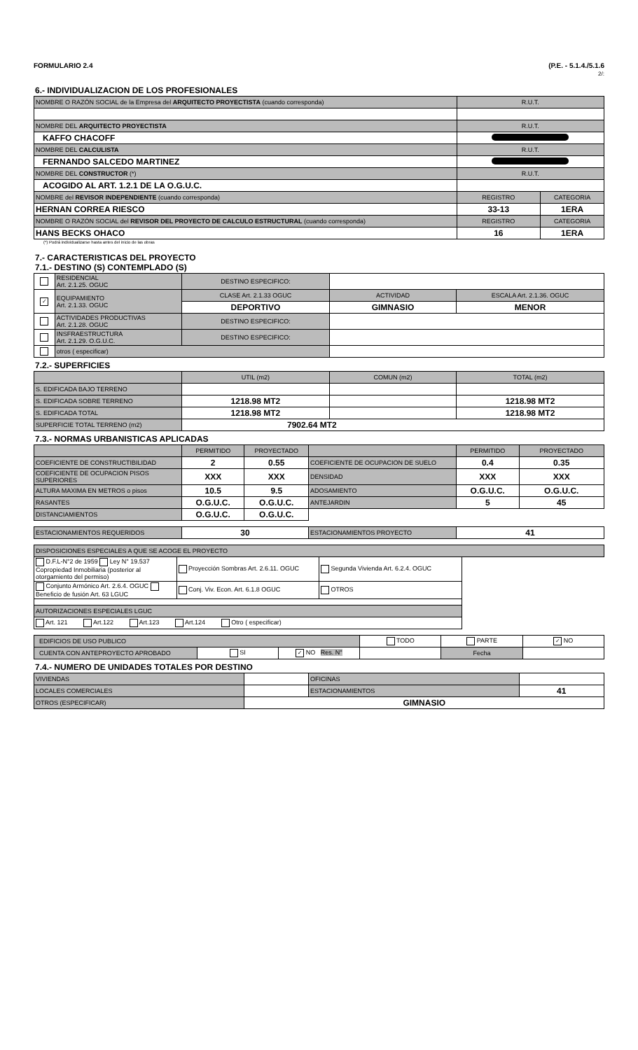FORMULARIO 2.4 (P.E. - 5.1.4./5.1.6
2/:
6.- INDIVIDUALIZACION DE LOS PROFESIONALES
| NOMBRE O RAZÓN SOCIAL de la Empresa del ARQUITECTO PROYECTISTA (cuando corresponda) | R.U.T. | |
| NOMBRE DEL ARQUITECTO PROYECTISTA | R.U.T. | |
| KAFFO CHACOFF | | |
| NOMBRE DEL CALCULISTA | R.U.T. | |
| FERNANDO SALCEDO MARTINEZ | | |
| NOMBRE DEL CONSTRUCTOR (*) | R.U.T. | |
| ACOGIDO AL ART. 1.2.1 DE LA O.G.U.C. | | |
| NOMBRE del REVISOR INDEPENDIENTE (cuando corresponda) | REGISTRO | CATEGORIA |
| HERNAN CORREA RIESCO | 33-13 | 1ERA |
| NOMBRE O RAZÓN SOCIAL del REVISOR DEL PROYECTO DE CALCULO ESTRUCTURAL (cuando corresponda) | REGISTRO | CATEGORIA |
| HANS BECKS OHACO | 16 | 1ERA |
(*) Podrá individualizarse hasta antes del inicio de las obras
7.- CARACTERISTICAS DEL PROYECTO
7.1.- DESTINO (S) CONTEMPLADO (S)
| | RESIDENCIAL Art. 2.1.25. OGUC | DESTINO ESPECIFICO: | | |
| ✓ | EQUIPAMIENTO Art. 2.1.33. OGUC | CLASE Art. 2.1.33 OGUC | ACTIVIDAD | ESCALA Art. 2.1.36. OGUC |
| | | DEPORTIVO | GIMNASIO | MENOR |
| | ACTIVIDADES PRODUCTIVAS Art. 2.1.28. OGUC | DESTINO ESPECIFICO: | | |
| | INSFRAESTRUCTURA Art. 2.1.29. O.G.U.C. | DESTINO ESPECIFICO: | | |
| | otros ( especificar) | | | |
7.2.- SUPERFICIES
| | UTIL (m2) | COMUN (m2) | TOTAL (m2) |
| S. EDIFICADA BAJO TERRENO | | | |
| S. EDIFICADA SOBRE TERRENO | 1218.98 MT2 | | 1218.98 MT2 |
| S. EDIFICADA TOTAL | 1218.98 MT2 | | 1218.98 MT2 |
| SUPERFICIE TOTAL TERRENO (m2) | 7902.64 MT2 | | |
7.3.- NORMAS URBANISTICAS APLICADAS
| | PERMITIDO | PROYECTADO | | PERMITIDO | PROYECTADO |
| COEFICIENTE DE CONSTRUCTIBILIDAD | 2 | 0.55 | COEFICIENTE DE OCUPACION DE SUELO | 0.4 | 0.35 |
| COEFICIENTE DE OCUPACION PISOS SUPERIORES | XXX | XXX | DENSIDAD | XXX | XXX |
| ALTURA MAXIMA EN METROS o pisos | 10.5 | 9.5 | ADOSAMIENTO | O.G.U.C. | O.G.U.C. |
| RASANTES | O.G.U.C. | O.G.U.C. | ANTEJARDIN | 5 | 45 |
| DISTANCIAMIENTOS | O.G.U.C. | O.G.U.C. | | | |
| ESTACIONAMIENTOS REQUERIDOS | 30 | ESTACIONAMIENTOS PROYECTO | 41 |
| DISPOSICIONES ESPECIALES A QUE SE ACOGE EL PROYECTO | | |
| D.F.L-N°2 de 1959 Ley N° 19.537 Copropiedad Inmobiliaria (posterior al otorgamiento del permiso) | Proyección Sombras Art. 2.6.11. OGUC | Segunda Vivienda Art. 6.2.4. OGUC |
| Conjunto Armónico Art. 2.6.4. OGUC Beneficio de fusión Art. 63 LGUC | Conj. Viv. Econ. Art. 6.1.8 OGUC | OTROS |
| AUTORIZACIONES ESPECIALES LGUC | | |
| Art. 121 Art.122 Art.123 Art.124 Otro ( especificar) | | |
| EDIFICIOS DE USO PUBLICO | | | TODO | PARTE | ✓ NO |
| CUENTA CON ANTEPROYECTO APROBADO | SI | ✓ NO Res. N° | | Fecha | |
7.4.- NUMERO DE UNIDADES TOTALES POR DESTINO
| VIVIENDAS | | OFICINAS | |
| LOCALES COMERCIALES | | ESTACIONAMIENTOS | 41 |
| OTROS (ESPECIFICAR) | GIMNASIO | | |